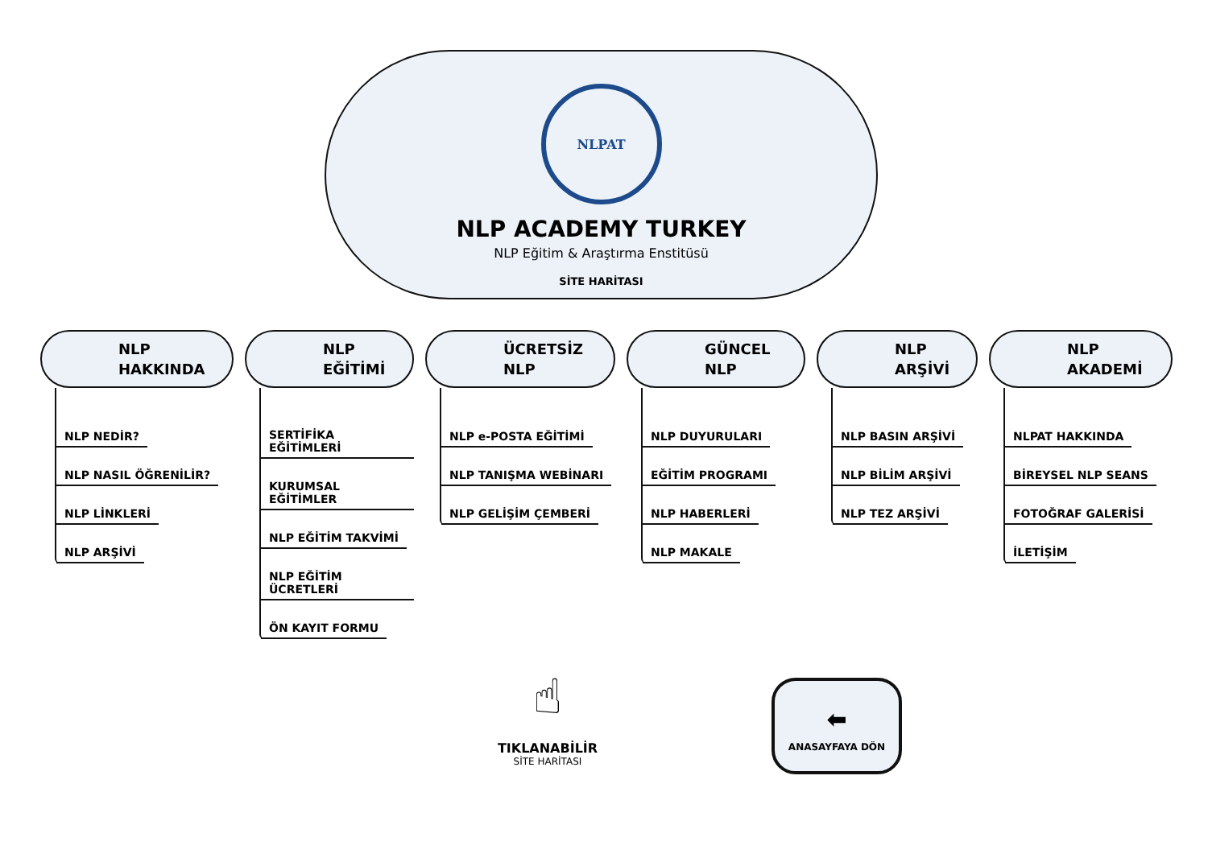NLPAT
NLP ACADEMY TURKEY
NLP Eğitim & Araştırma Enstitüsü
SİTE HARİTASI
NLP
HAKKINDA
NLP NEDİR?
NLP NASIL ÖĞRENİLİR?
NLP LİNKLERİ
NLP ARŞİVİ
NLP
EĞİTİMİ
SERTİFİKA EĞİTİMLERİ
KURUMSAL EĞİTİMLER
NLP EĞİTİM TAKVİMİ
NLP EĞİTİM ÜCRETLERİ
ÖN KAYIT FORMU
ÜCRETSİZ
NLP
NLP e-POSTA EĞİTİMİ
NLP TANIŞMA WEBİNARI
NLP GELİŞİM ÇEMBERİ
GÜNCEL
NLP
NLP DUYURULARI
EĞİTİM PROGRAMI
NLP HABERLERİ
NLP MAKALE
NLP
ARŞİVİ
NLP BASIN ARŞİVİ
NLP BİLİM ARŞİVİ
NLP TEZ ARŞİVİ
NLP
AKADEMİ
NLPAT HAKKINDA
BİREYSEL NLP SEANS
FOTOĞRAF GALERİSİ
İLETİŞİM
☝
TIKLANABİLİR
SİTE HARİTASI
⬅
ANASAYFAYA DÖN